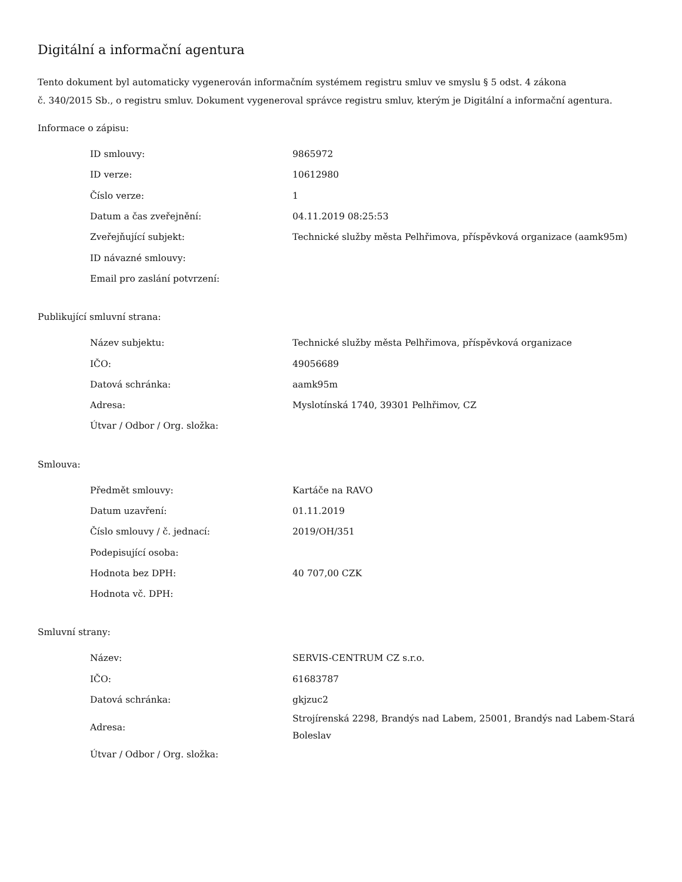Digitální a informační agentura
Tento dokument byl automaticky vygenerován informačním systémem registru smluv ve smyslu § 5 odst. 4 zákona
č. 340/2015 Sb., o registru smluv. Dokument vygeneroval správce registru smluv, kterým je Digitální a informační agentura.
Informace o zápisu:
| ID smlouvy: | 9865972 |
| ID verze: | 10612980 |
| Číslo verze: | 1 |
| Datum a čas zveřejnění: | 04.11.2019 08:25:53 |
| Zveřejňující subjekt: | Technické služby města Pelhřimova, příspěvková organizace (aamk95m) |
| ID návazné smlouvy: | |
| Email pro zaslání potvrzení: | |
Publikující smluvní strana:
| Název subjektu: | Technické služby města Pelhřimova, příspěvková organizace |
| IČO: | 49056689 |
| Datová schránka: | aamk95m |
| Adresa: | Myslotínská 1740, 39301 Pelhřimov, CZ |
| Útvar / Odbor / Org. složka: | |
Smlouva:
| Předmět smlouvy: | Kartáče na RAVO |
| Datum uzavření: | 01.11.2019 |
| Číslo smlouvy / č. jednací: | 2019/OH/351 |
| Podepisující osoba: | |
| Hodnota bez DPH: | 40 707,00 CZK |
| Hodnota vč. DPH: | |
Smluvní strany:
| Název: | SERVIS-CENTRUM CZ s.r.o. |
| IČO: | 61683787 |
| Datová schránka: | gkjzuc2 |
| Adresa: | Strojírenská 2298, Brandýs nad Labem, 25001, Brandýs nad Labem-Stará Boleslav |
| Útvar / Odbor / Org. složka: | |